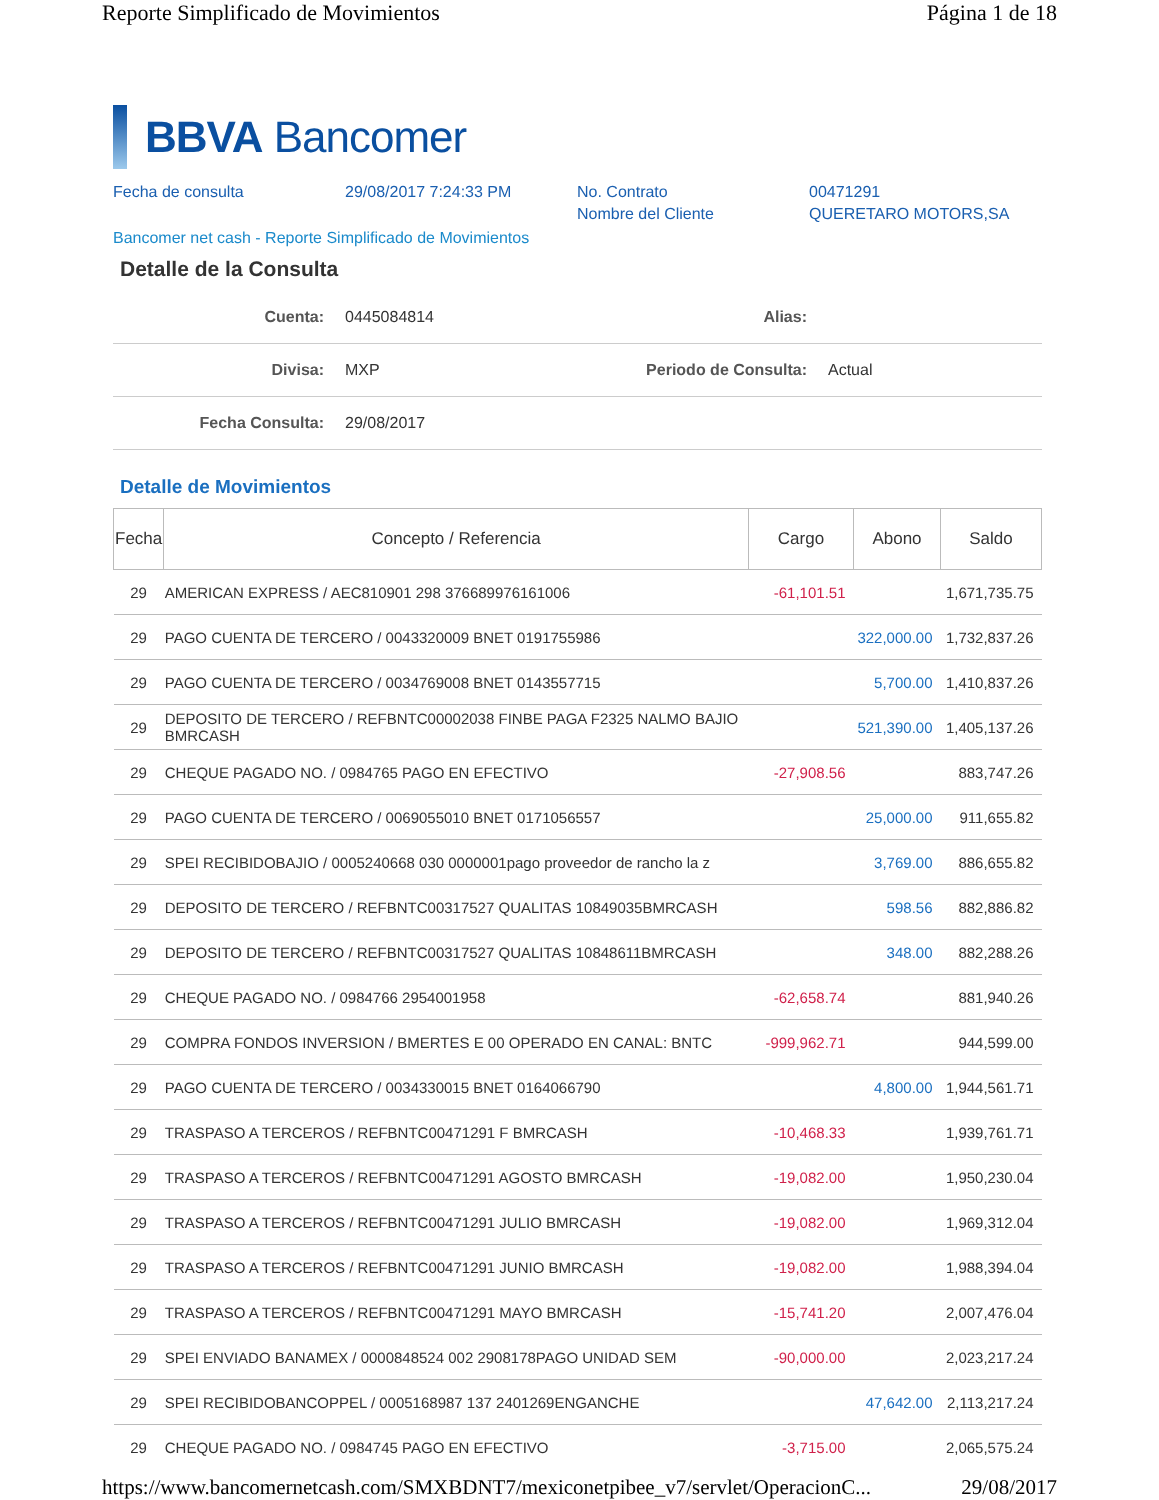Reporte Simplificado de Movimientos Página 1 de 18
BBVA Bancomer
Fecha de consulta
29/08/2017 7:24:33 PM
No. Contrato
Nombre del Cliente
00471291
QUERETARO MOTORS,SA
Bancomer net cash - Reporte Simplificado de Movimientos
Detalle de la Consulta
| Cuenta: | 0445084814 | Alias: | |
| Divisa: | MXP | Periodo de Consulta: | Actual |
| Fecha Consulta: | 29/08/2017 | | |
Detalle de Movimientos
| Fecha | Concepto / Referencia | Cargo | Abono | Saldo |
| --- | --- | --- | --- | --- |
| 29 | AMERICAN EXPRESS / AEC810901 298 376689976161006 | -61,101.51 | | 1,671,735.75 |
| 29 | PAGO CUENTA DE TERCERO / 0043320009 BNET 0191755986 | | 322,000.00 | 1,732,837.26 |
| 29 | PAGO CUENTA DE TERCERO / 0034769008 BNET 0143557715 | | 5,700.00 | 1,410,837.26 |
| 29 | DEPOSITO DE TERCERO / REFBNTC00002038 FINBE PAGA F2325 NALMO BAJIO BMRCASH | | 521,390.00 | 1,405,137.26 |
| 29 | CHEQUE PAGADO NO. / 0984765 PAGO EN EFECTIVO | -27,908.56 | | 883,747.26 |
| 29 | PAGO CUENTA DE TERCERO / 0069055010 BNET 0171056557 | | 25,000.00 | 911,655.82 |
| 29 | SPEI RECIBIDOBAJIO / 0005240668 030 0000001pago proveedor de rancho la z | | 3,769.00 | 886,655.82 |
| 29 | DEPOSITO DE TERCERO / REFBNTC00317527 QUALITAS 10849035BMRCASH | | 598.56 | 882,886.82 |
| 29 | DEPOSITO DE TERCERO / REFBNTC00317527 QUALITAS 10848611BMRCASH | | 348.00 | 882,288.26 |
| 29 | CHEQUE PAGADO NO. / 0984766 2954001958 | -62,658.74 | | 881,940.26 |
| 29 | COMPRA FONDOS INVERSION / BMERTES E 00 OPERADO EN CANAL: BNTC | -999,962.71 | | 944,599.00 |
| 29 | PAGO CUENTA DE TERCERO / 0034330015 BNET 0164066790 | | 4,800.00 | 1,944,561.71 |
| 29 | TRASPASO A TERCEROS / REFBNTC00471291 F BMRCASH | -10,468.33 | | 1,939,761.71 |
| 29 | TRASPASO A TERCEROS / REFBNTC00471291 AGOSTO BMRCASH | -19,082.00 | | 1,950,230.04 |
| 29 | TRASPASO A TERCEROS / REFBNTC00471291 JULIO BMRCASH | -19,082.00 | | 1,969,312.04 |
| 29 | TRASPASO A TERCEROS / REFBNTC00471291 JUNIO BMRCASH | -19,082.00 | | 1,988,394.04 |
| 29 | TRASPASO A TERCEROS / REFBNTC00471291 MAYO BMRCASH | -15,741.20 | | 2,007,476.04 |
| 29 | SPEI ENVIADO BANAMEX / 0000848524 002 2908178PAGO UNIDAD SEM | -90,000.00 | | 2,023,217.24 |
| 29 | SPEI RECIBIDOBANCOPPEL / 0005168987 137 2401269ENGANCHE | | 47,642.00 | 2,113,217.24 |
| 29 | CHEQUE PAGADO NO. / 0984745 PAGO EN EFECTIVO | -3,715.00 | | 2,065,575.24 |
https://www.bancomernetcash.com/SMXBDNT7/mexiconetpibee_v7/servlet/OperacionC... 29/08/2017